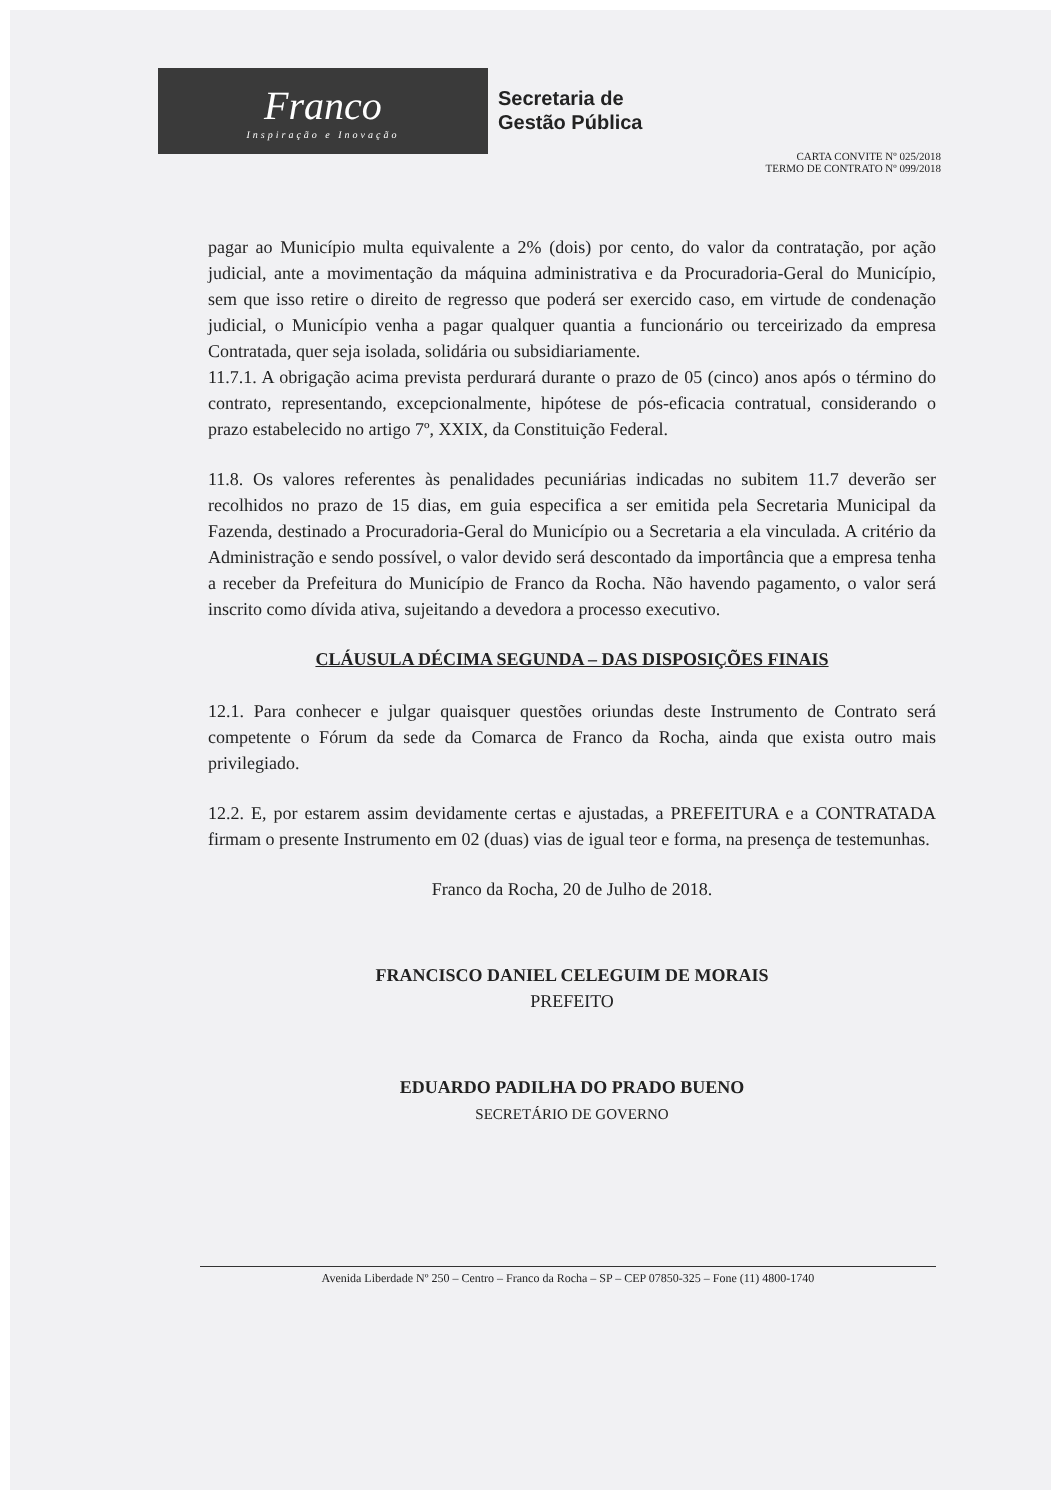Franco
Inspiração e Inovação
Secretaria de
Gestão Pública
CARTA CONVITE Nº 025/2018
TERMO DE CONTRATO Nº 099/2018
pagar ao Município multa equivalente a 2% (dois) por cento, do valor da contratação, por ação judicial, ante a movimentação da máquina administrativa e da Procuradoria-Geral do Município, sem que isso retire o direito de regresso que poderá ser exercido caso, em virtude de condenação judicial, o Município venha a pagar qualquer quantia a funcionário ou terceirizado da empresa Contratada, quer seja isolada, solidária ou subsidiariamente.
11.7.1. A obrigação acima prevista perdurará durante o prazo de 05 (cinco) anos após o término do contrato, representando, excepcionalmente, hipótese de pós-eficacia contratual, considerando o prazo estabelecido no artigo 7º, XXIX, da Constituição Federal.
11.8. Os valores referentes às penalidades pecuniárias indicadas no subitem 11.7 deverão ser recolhidos no prazo de 15 dias, em guia especifica a ser emitida pela Secretaria Municipal da Fazenda, destinado a Procuradoria-Geral do Município ou a Secretaria a ela vinculada. A critério da Administração e sendo possível, o valor devido será descontado da importância que a empresa tenha a receber da Prefeitura do Município de Franco da Rocha. Não havendo pagamento, o valor será inscrito como dívida ativa, sujeitando a devedora a processo executivo.
CLÁUSULA DÉCIMA SEGUNDA – DAS DISPOSIÇÕES FINAIS
12.1. Para conhecer e julgar quaisquer questões oriundas deste Instrumento de Contrato será competente o Fórum da sede da Comarca de Franco da Rocha, ainda que exista outro mais privilegiado.
12.2. E, por estarem assim devidamente certas e ajustadas, a PREFEITURA e a CONTRATADA firmam o presente Instrumento em 02 (duas) vias de igual teor e forma, na presença de testemunhas.
Franco da Rocha, 20 de Julho de 2018.
FRANCISCO DANIEL CELEGUIM DE MORAIS
PREFEITO
EDUARDO PADILHA DO PRADO BUENO
SECRETÁRIO DE GOVERNO
Avenida Liberdade Nº 250 – Centro – Franco da Rocha – SP – CEP 07850-325 – Fone (11) 4800-1740